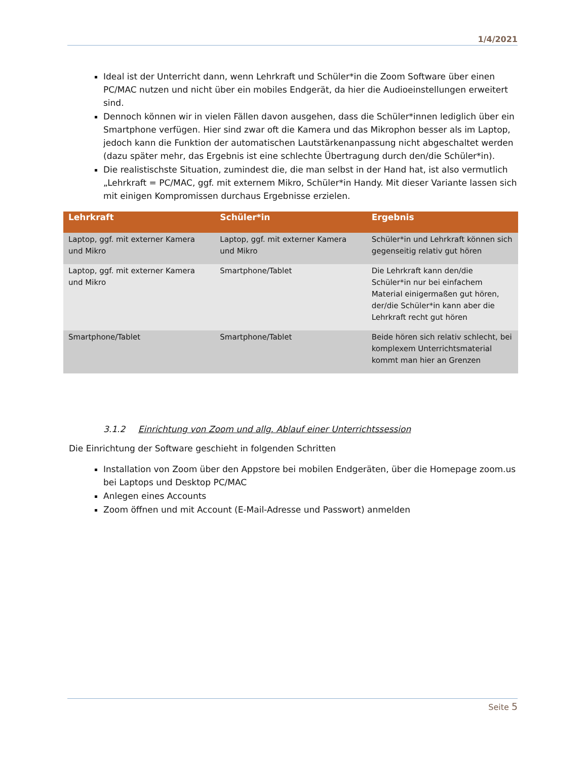1/4/2021
Ideal ist der Unterricht dann, wenn Lehrkraft und Schüler*in die Zoom Software über einen PC/MAC nutzen und nicht über ein mobiles Endgerät, da hier die Audioeinstellungen erweitert sind.
Dennoch können wir in vielen Fällen davon ausgehen, dass die Schüler*innen lediglich über ein Smartphone verfügen. Hier sind zwar oft die Kamera und das Mikrophon besser als im Laptop, jedoch kann die Funktion der automatischen Lautstärkenanpassung nicht abgeschaltet werden (dazu später mehr, das Ergebnis ist eine schlechte Übertragung durch den/die Schüler*in).
Die realistischste Situation, zumindest die, die man selbst in der Hand hat, ist also vermutlich „Lehrkraft = PC/MAC, ggf. mit externem Mikro, Schüler*in Handy. Mit dieser Variante lassen sich mit einigen Kompromissen durchaus Ergebnisse erzielen.
| Lehrkraft | Schüler*in | Ergebnis |
| --- | --- | --- |
| Laptop, ggf. mit externer Kamera und Mikro | Laptop, ggf. mit externer Kamera und Mikro | Schüler*in und Lehrkraft können sich gegenseitig relativ gut hören |
| Laptop, ggf. mit externer Kamera und Mikro | Smartphone/Tablet | Die Lehrkraft kann den/die Schüler*in nur bei einfachem Material einigermaßen gut hören, der/die Schüler*in kann aber die Lehrkraft recht gut hören |
| Smartphone/Tablet | Smartphone/Tablet | Beide hören sich relativ schlecht, bei komplexem Unterrichtsmaterial kommt man hier an Grenzen |
3.1.2 Einrichtung von Zoom und allg. Ablauf einer Unterrichtssession
Die Einrichtung der Software geschieht in folgenden Schritten
Installation von Zoom über den Appstore bei mobilen Endgeräten, über die Homepage zoom.us bei Laptops und Desktop PC/MAC
Anlegen eines Accounts
Zoom öffnen und mit Account (E-Mail-Adresse und Passwort) anmelden
Seite 5